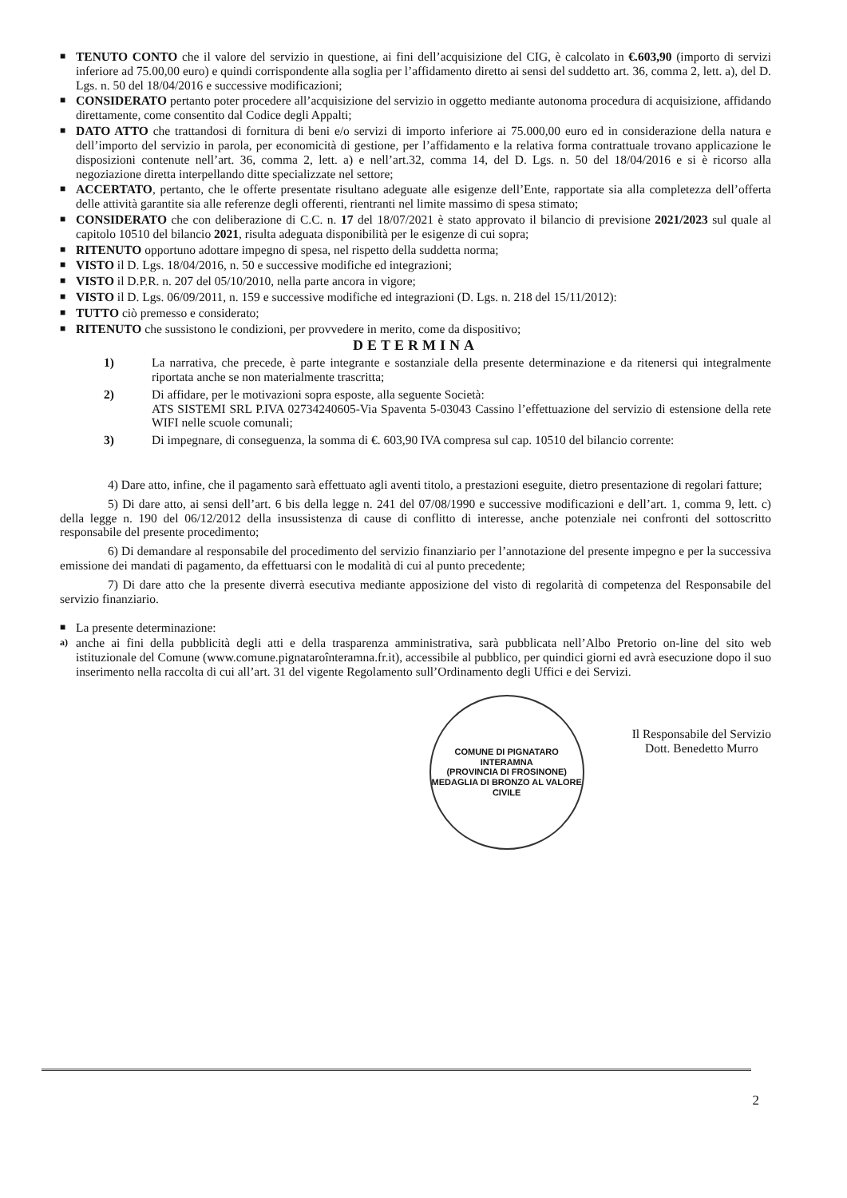■
TENUTO CONTO che il valore del servizio in questione, ai fini dell’acquisizione del CIG, è calcolato in €.603,90 (importo di servizi inferiore ad 75.00,00 euro) e quindi corrispondente alla soglia per l’affidamento diretto ai sensi del suddetto art. 36, comma 2, lett. a), del D. Lgs. n. 50 del 18/04/2016 e successive modificazioni;
■
CONSIDERATO pertanto poter procedere all’acquisizione del servizio in oggetto mediante autonoma procedura di acquisizione, affidando direttamente, come consentito dal Codice degli Appalti;
■
DATO ATTO che trattandosi di fornitura di beni e/o servizi di importo inferiore ai 75.000,00 euro ed in considerazione della natura e dell’importo del servizio in parola, per economicità di gestione, per l’affidamento e la relativa forma contrattuale trovano applicazione le disposizioni contenute nell’art. 36, comma 2, lett. a) e nell’art.32, comma 14, del D. Lgs. n. 50 del 18/04/2016 e si è ricorso alla negoziazione diretta interpellando ditte specializzate nel settore;
■
ACCERTATO, pertanto, che le offerte presentate risultano adeguate alle esigenze dell’Ente, rapportate sia alla completezza dell’offerta delle attività garantite sia alle referenze degli offerenti, rientranti nel limite massimo di spesa stimato;
■
CONSIDERATO che con deliberazione di C.C. n. 17 del 18/07/2021 è stato approvato il bilancio di previsione 2021/2023 sul quale al capitolo 10510 del bilancio 2021, risulta adeguata disponibilità per le esigenze di cui sopra;
■
RITENUTO opportuno adottare impegno di spesa, nel rispetto della suddetta norma;
■
VISTO il D. Lgs. 18/04/2016, n. 50 e successive modifiche ed integrazioni;
■
VISTO il D.P.R. n. 207 del 05/10/2010, nella parte ancora in vigore;
■
VISTO il D. Lgs. 06/09/2011, n. 159 e successive modifiche ed integrazioni (D. Lgs. n. 218 del 15/11/2012):
■
TUTTO ciò premesso e considerato;
■
RITENUTO che sussistono le condizioni, per provvedere in merito, come da dispositivo;
DETERMINA
1) La narrativa, che precede, è parte integrante e sostanziale della presente determinazione e da ritenersi qui integralmente riportata anche se non materialmente trascritta;
2) Di affidare, per le motivazioni sopra esposte, alla seguente Società:
ATS SISTEMI SRL P.IVA 02734240605-Via Spaventa 5-03043 Cassino l’effettuazione del servizio di estensione della rete WIFI nelle scuole comunali;
3) Di impegnare, di conseguenza, la somma di €. 603,90 IVA compresa sul cap. 10510 del bilancio corrente:
4) Dare atto, infine, che il pagamento sarà effettuato agli aventi titolo, a prestazioni eseguite, dietro presentazione di regolari fatture;
5) Di dare atto, ai sensi dell’art. 6 bis della legge n. 241 del 07/08/1990 e successive modificazioni e dell’art. 1, comma 9, lett. c) della legge n. 190 del 06/12/2012 della insussistenza di cause di conflitto di interesse, anche potenziale nei confronti del sottoscritto responsabile del presente procedimento;
6) Di demandare al responsabile del procedimento del servizio finanziario per l’annotazione del presente impegno e per la successiva emissione dei mandati di pagamento, da effettuarsi con le modalità di cui al punto precedente;
7) Di dare atto che la presente diverrà esecutiva mediante apposizione del visto di regolarità di competenza del Responsabile del servizio finanziario.
■
La presente determinazione:
a)
anche ai fini della pubblicità degli atti e della trasparenza amministrativa, sarà pubblicata nell’Albo Pretorio on-line del sito web istituzionale del Comune (www.comune.pignataroînteramna.fr.it), accessibile al pubblico, per quindici giorni ed avrà esecuzione dopo il suo inserimento nella raccolta di cui all’art. 31 del vigente Regolamento sull’Ordinamento degli Uffici e dei Servizi.
COMUNE DI PIGNATARO INTERAMNA
(PROVINCIA DI FROSINONE)
MEDAGLIA DI BRONZO AL VALORE CIVILE
Il Responsabile del Servizio
Dott. Benedetto Murro
2